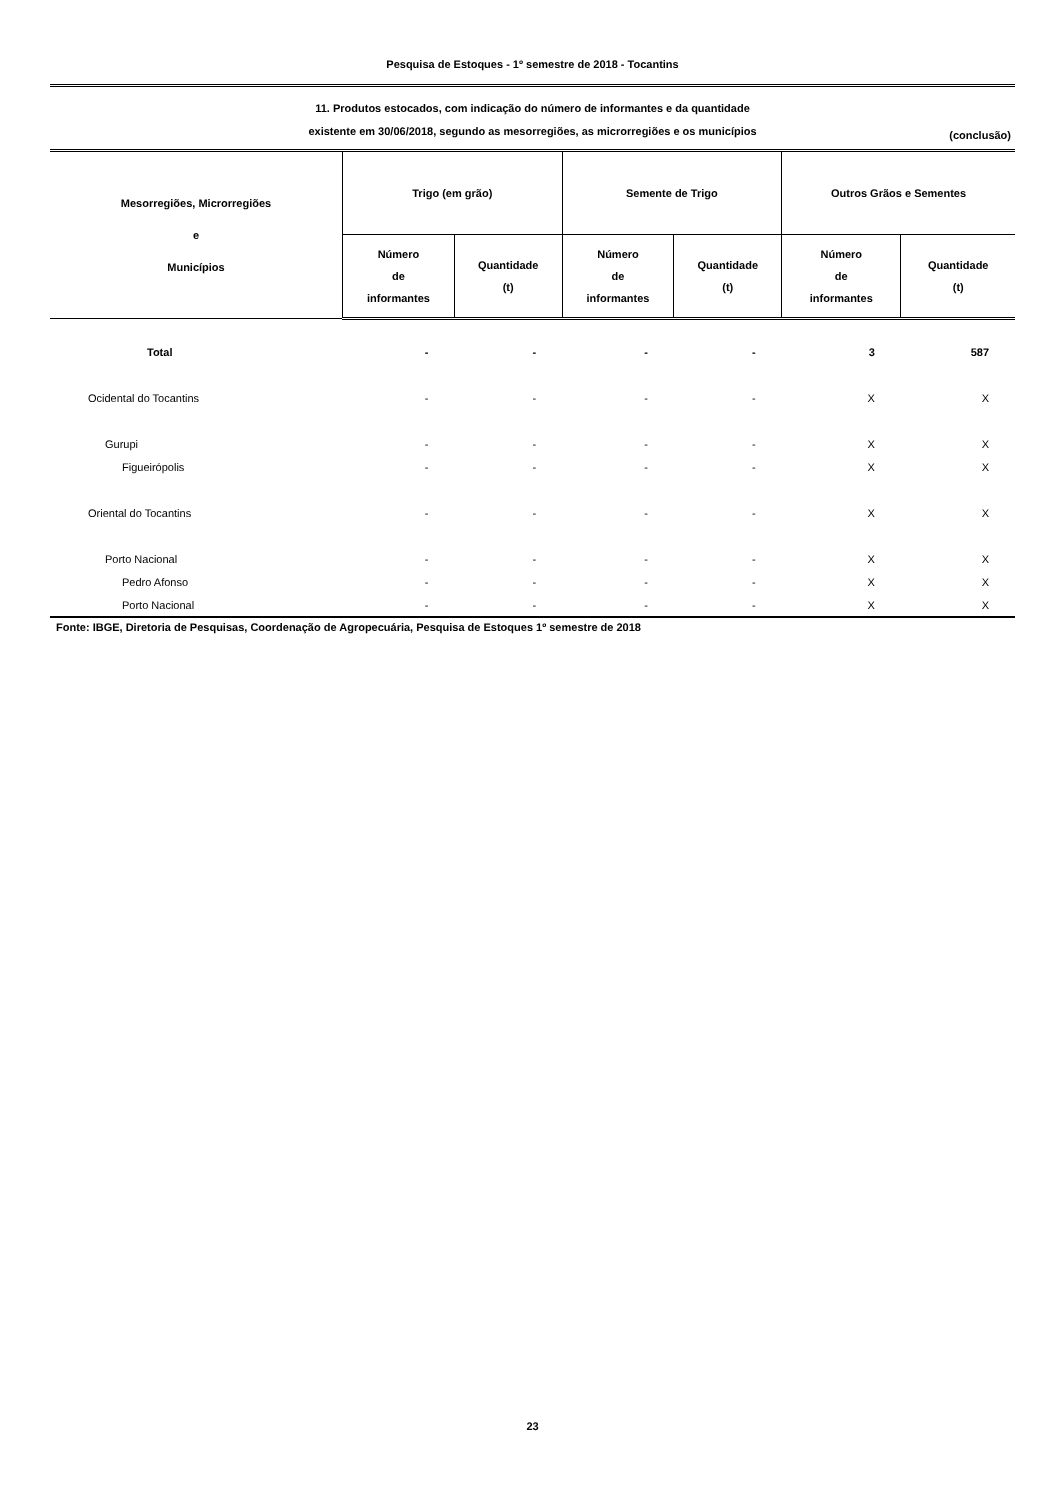Pesquisa de Estoques - 1º semestre de 2018 - Tocantins
11. Produtos estocados, com indicação do número de informantes e da quantidade
existente em 30/06/2018, segundo as mesorregiões, as microrregiões e os municípios
(conclusão)
| Mesorregiões, Microrregiões e Municípios | Trigo (em grão) | | Semente de Trigo | | Outros Grãos e Sementes | |
| --- | --- | --- | --- | --- | --- | --- |
| | Número de informantes | Quantidade (t) | Número de informantes | Quantidade (t) | Número de informantes | Quantidade (t) |
| Total | - | - | - | - | 3 | 587 |
| Ocidental do Tocantins | - | - | - | - | X | X |
| Gurupi | - | - | - | - | X | X |
| Figueirópolis | - | - | - | - | X | X |
| Oriental do Tocantins | - | - | - | - | X | X |
| Porto Nacional | - | - | - | - | X | X |
| Pedro Afonso | - | - | - | - | X | X |
| Porto Nacional | - | - | - | - | X | X |
Fonte: IBGE, Diretoria de Pesquisas, Coordenação de Agropecuária, Pesquisa de Estoques 1º semestre de 2018
23